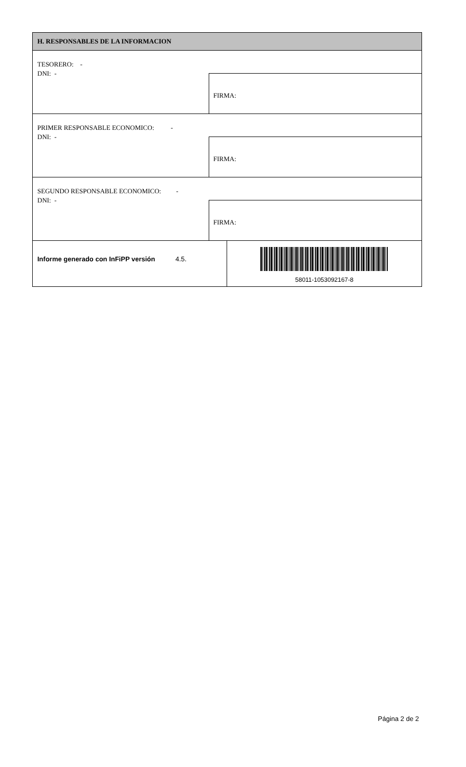H. RESPONSABLES DE LA INFORMACION
TESORERO: -
DNI: -
FIRMA:
PRIMER RESPONSABLE ECONOMICO: -
DNI: -
FIRMA:
SEGUNDO RESPONSABLE ECONOMICO: -
DNI: -
FIRMA:
Informe generado con InFiPP versión 4.5.
58011-1053092167-8
Página 2 de 2